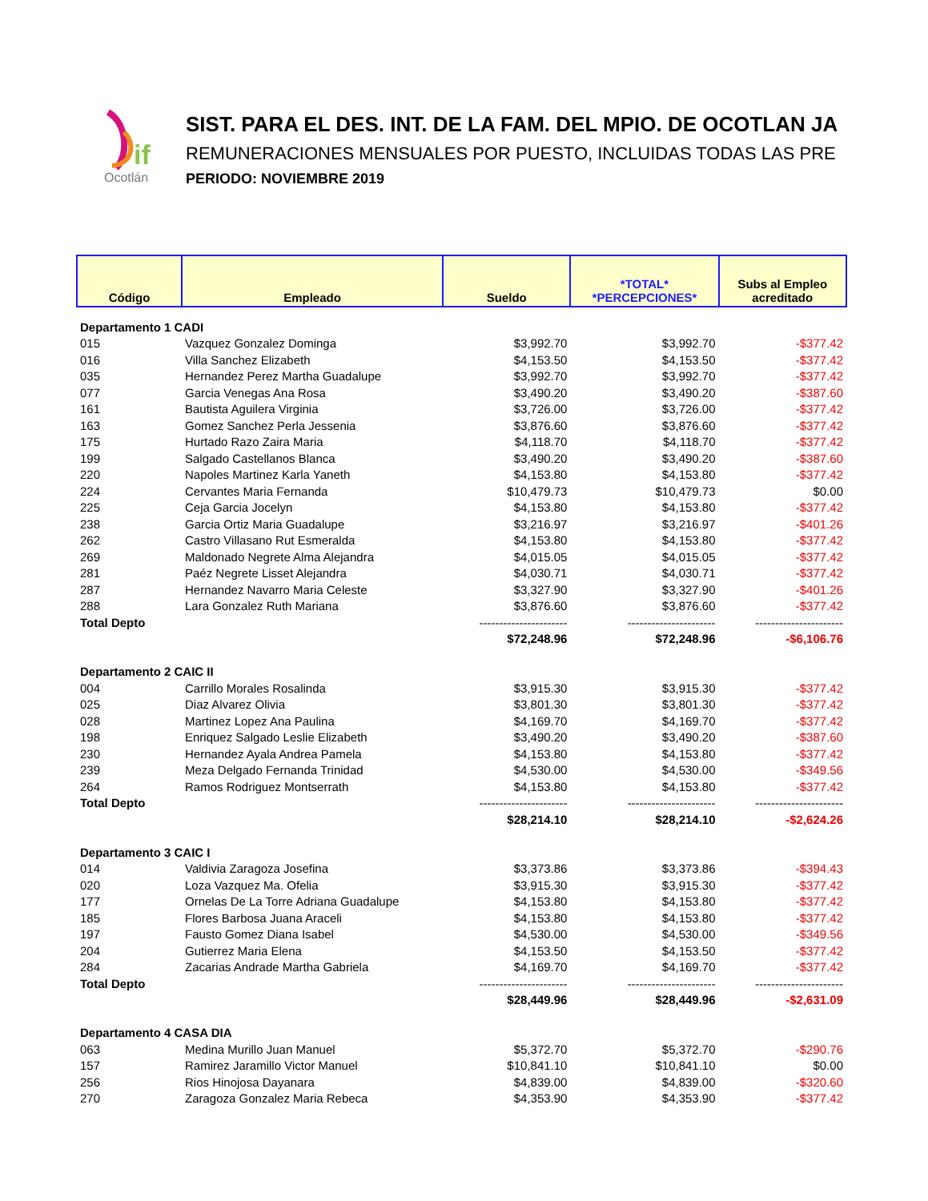if
Ocotlán
SIST. PARA EL DES. INT. DE LA FAM. DEL MPIO. DE OCOTLAN JA
REMUNERACIONES MENSUALES POR PUESTO, INCLUIDAS TODAS LAS PRE
PERIODO: NOVIEMBRE 2019
| Código | Empleado | Sueldo | *TOTAL* *PERCEPCIONES* | Subs al Empleo acreditado |
| --- | --- | --- | --- | --- |
| Departamento 1 CADI | | | | |
| 015 | Vazquez Gonzalez Dominga | $3,992.70 | $3,992.70 | -$377.42 |
| 016 | Villa Sanchez Elizabeth | $4,153.50 | $4,153.50 | -$377.42 |
| 035 | Hernandez Perez Martha Guadalupe | $3,992.70 | $3,992.70 | -$377.42 |
| 077 | Garcia Venegas Ana Rosa | $3,490.20 | $3,490.20 | -$387.60 |
| 161 | Bautista Aguilera Virginia | $3,726.00 | $3,726.00 | -$377.42 |
| 163 | Gomez Sanchez Perla Jessenia | $3,876.60 | $3,876.60 | -$377.42 |
| 175 | Hurtado Razo Zaira Maria | $4,118.70 | $4,118.70 | -$377.42 |
| 199 | Salgado Castellanos Blanca | $3,490.20 | $3,490.20 | -$387.60 |
| 220 | Napoles Martinez Karla Yaneth | $4,153.80 | $4,153.80 | -$377.42 |
| 224 | Cervantes Maria Fernanda | $10,479.73 | $10,479.73 | $0.00 |
| 225 | Ceja Garcia Jocelyn | $4,153.80 | $4,153.80 | -$377.42 |
| 238 | Garcia Ortiz Maria Guadalupe | $3,216.97 | $3,216.97 | -$401.26 |
| 262 | Castro Villasano Rut Esmeralda | $4,153.80 | $4,153.80 | -$377.42 |
| 269 | Maldonado Negrete Alma Alejandra | $4,015.05 | $4,015.05 | -$377.42 |
| 281 | Paéz Negrete Lisset Alejandra | $4,030.71 | $4,030.71 | -$377.42 |
| 287 | Hernandez Navarro Maria Celeste | $3,327.90 | $3,327.90 | -$401.26 |
| 288 | Lara Gonzalez Ruth Mariana | $3,876.60 | $3,876.60 | -$377.42 |
| Total Depto | | ---------------------- | ---------------------- | ---------------------- |
| | | $72,248.96 | $72,248.96 | -$6,106.76 |
| Departamento 2 CAIC II | | | | |
| 004 | Carrillo Morales Rosalinda | $3,915.30 | $3,915.30 | -$377.42 |
| 025 | Diaz Alvarez Olivia | $3,801.30 | $3,801.30 | -$377.42 |
| 028 | Martinez Lopez Ana Paulina | $4,169.70 | $4,169.70 | -$377.42 |
| 198 | Enriquez Salgado Leslie Elizabeth | $3,490.20 | $3,490.20 | -$387.60 |
| 230 | Hernandez Ayala Andrea Pamela | $4,153.80 | $4,153.80 | -$377.42 |
| 239 | Meza Delgado Fernanda Trinidad | $4,530.00 | $4,530.00 | -$349.56 |
| 264 | Ramos Rodriguez Montserrath | $4,153.80 | $4,153.80 | -$377.42 |
| Total Depto | | ---------------------- | ---------------------- | ---------------------- |
| | | $28,214.10 | $28,214.10 | -$2,624.26 |
| Departamento 3 CAIC I | | | | |
| 014 | Valdivia Zaragoza Josefina | $3,373.86 | $3,373.86 | -$394.43 |
| 020 | Loza Vazquez Ma. Ofelia | $3,915.30 | $3,915.30 | -$377.42 |
| 177 | Ornelas De La Torre Adriana Guadalupe | $4,153.80 | $4,153.80 | -$377.42 |
| 185 | Flores Barbosa Juana Araceli | $4,153.80 | $4,153.80 | -$377.42 |
| 197 | Fausto Gomez Diana Isabel | $4,530.00 | $4,530.00 | -$349.56 |
| 204 | Gutierrez Maria Elena | $4,153.50 | $4,153.50 | -$377.42 |
| 284 | Zacarias Andrade Martha Gabriela | $4,169.70 | $4,169.70 | -$377.42 |
| Total Depto | | ---------------------- | ---------------------- | ---------------------- |
| | | $28,449.96 | $28,449.96 | -$2,631.09 |
| Departamento 4 CASA DIA | | | | |
| 063 | Medina Murillo Juan Manuel | $5,372.70 | $5,372.70 | -$290.76 |
| 157 | Ramirez Jaramillo Victor Manuel | $10,841.10 | $10,841.10 | $0.00 |
| 256 | Rios Hinojosa Dayanara | $4,839.00 | $4,839.00 | -$320.60 |
| 270 | Zaragoza Gonzalez Maria Rebeca | $4,353.90 | $4,353.90 | -$377.42 |